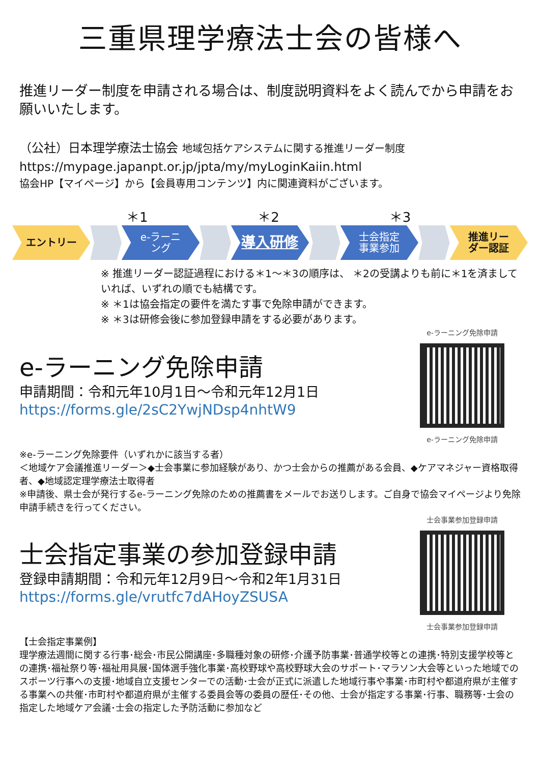三重県理学療法士会の皆様へ
推進リーダー制度を申請される場合は、制度説明資料をよく読んでから申請をお願いいたします。
（公社）日本理学療法士協会 地域包括ケアシステムに関する推進リーダー制度
https://mypage.japanpt.or.jp/jpta/my/myLoginKaiin.html
協会HP【マイページ】から【会員専用コンテンツ】内に関連資料がございます。
＊1 ＊2 ＊3
エントリー e-ラーニ
ング
導入研修
士会指定
事業参加
推進リー
ダー認証
※ 推進リーダー認証過程における＊1～＊3の順序は、 ＊2の受講よりも前に＊1を済ましていれば、いずれの順でも結構です。
※ ＊1は協会指定の要件を満たす事で免除申請ができます。
※ ＊3は研修会後に参加登録申請をする必要があります。
e-ラーニング免除申請
申請期間：令和元年10月1日～令和元年12月1日
https://forms.gle/2sC2YwjNDsp4nhtW9
e-ラーニング免除申請
e-ラーニング免除申請
※e-ラーニング免除要件（いずれかに該当する者）
＜地域ケア会議推進リーダー＞◆士会事業に参加経験があり、かつ士会からの推薦がある会員、◆ケアマネジャー資格取得者、◆地域認定理学療法士取得者
※申請後、県士会が発行するe-ラーニング免除のための推薦書をメールでお送りします。ご自身で協会マイページより免除申請手続きを行ってください。
士会指定事業の参加登録申請
登録申請期間：令和元年12月9日～令和2年1月31日
https://forms.gle/vrutfc7dAHoyZSUSA
士会事業参加登録申請
士会事業参加登録申請
【士会指定事業例】
理学療法週間に関する行事･総会･市民公開講座･多職種対象の研修･介護予防事業･普通学校等との連携･特別支援学校等との連携･福祉祭り等･福祉用具展･国体選手強化事業･高校野球や高校野球大会のサポート･マラソン大会等といった地域でのスポーツ行事への支援･地域自立支援センターでの活動･士会が正式に派遣した地域行事や事業･市町村や都道府県が主催する事業への共催･市町村や都道府県が主催する委員会等の委員の歴任･その他、士会が指定する事業･行事、職務等･士会の指定した地域ケア会議･士会の指定した予防活動に参加など